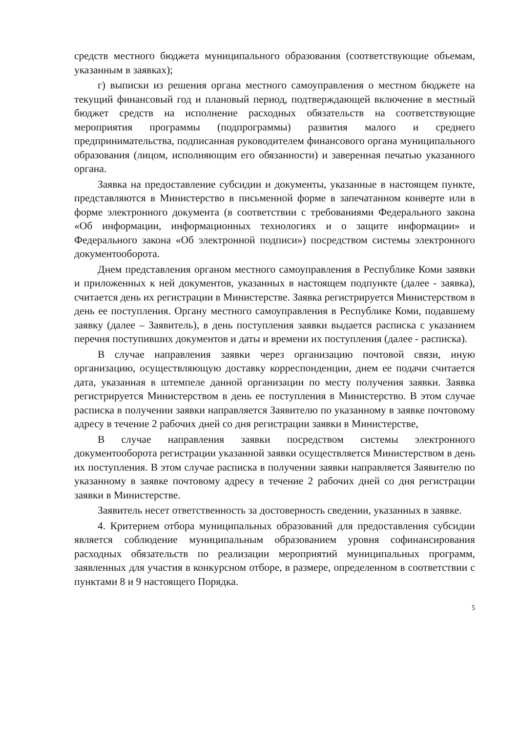средств местного бюджета муниципального образования (соответствующие объемам, указанным в заявках);
г) выписки из решения органа местного самоуправления о местном бюджете на текущий финансовый год и плановый период, подтверждающей включение в местный бюджет средств на исполнение расходных обязательств на соответствующие мероприятия программы (подпрограммы) развития малого и среднего предпринимательства, подписанная руководителем финансового органа муниципального образования (лицом, исполняющим его обязанности) и заверенная печатью указанного органа.
Заявка на предоставление субсидии и документы, указанные в настоящем пункте, представляются в Министерство в письменной форме в запечатанном конверте или в форме электронного документа (в соответствии с требованиями Федерального закона «Об информации, информационных технологиях и о защите информации» и Федерального закона «Об электронной подписи») посредством системы электронного документооборота.
Днем представления органом местного самоуправления в Республике Коми заявки и приложенных к ней документов, указанных в настоящем подпункте (далее - заявка), считается день их регистрации в Министерстве. Заявка регистрируется Министерством в день ее поступления. Органу местного самоуправления в Республике Коми, подавшему заявку (далее – Заявитель), в день поступления заявки выдается расписка с указанием перечня поступивших документов и даты и времени их поступления (далее - расписка).
В случае направления заявки через организацию почтовой связи, иную организацию, осуществляющую доставку корреспонденции, днем ее подачи считается дата, указанная в штемпеле данной организации по месту получения заявки. Заявка регистрируется Министерством в день ее поступления в Министерство. В этом случае расписка в получении заявки направляется Заявителю по указанному в заявке почтовому адресу в течение 2 рабочих дней со дня регистрации заявки в Министерстве,
В случае направления заявки посредством системы электронного документооборота регистрации указанной заявки осуществляется Министерством в день их поступления. В этом случае расписка в получении заявки направляется Заявителю по указанному в заявке почтовому адресу в течение 2 рабочих дней со дня регистрации заявки в Министерстве.
Заявитель несет ответственность за достоверность сведении, указанных в заявке.
4. Критерием отбора муниципальных образований для предоставления субсидии является соблюдение муниципальным образованием уровня софинансирования расходных обязательств по реализации мероприятий муниципальных программ, заявленных для участия в конкурсном отборе, в размере, определенном в соответствии с пунктами 8 и 9 настоящего Порядка.
5